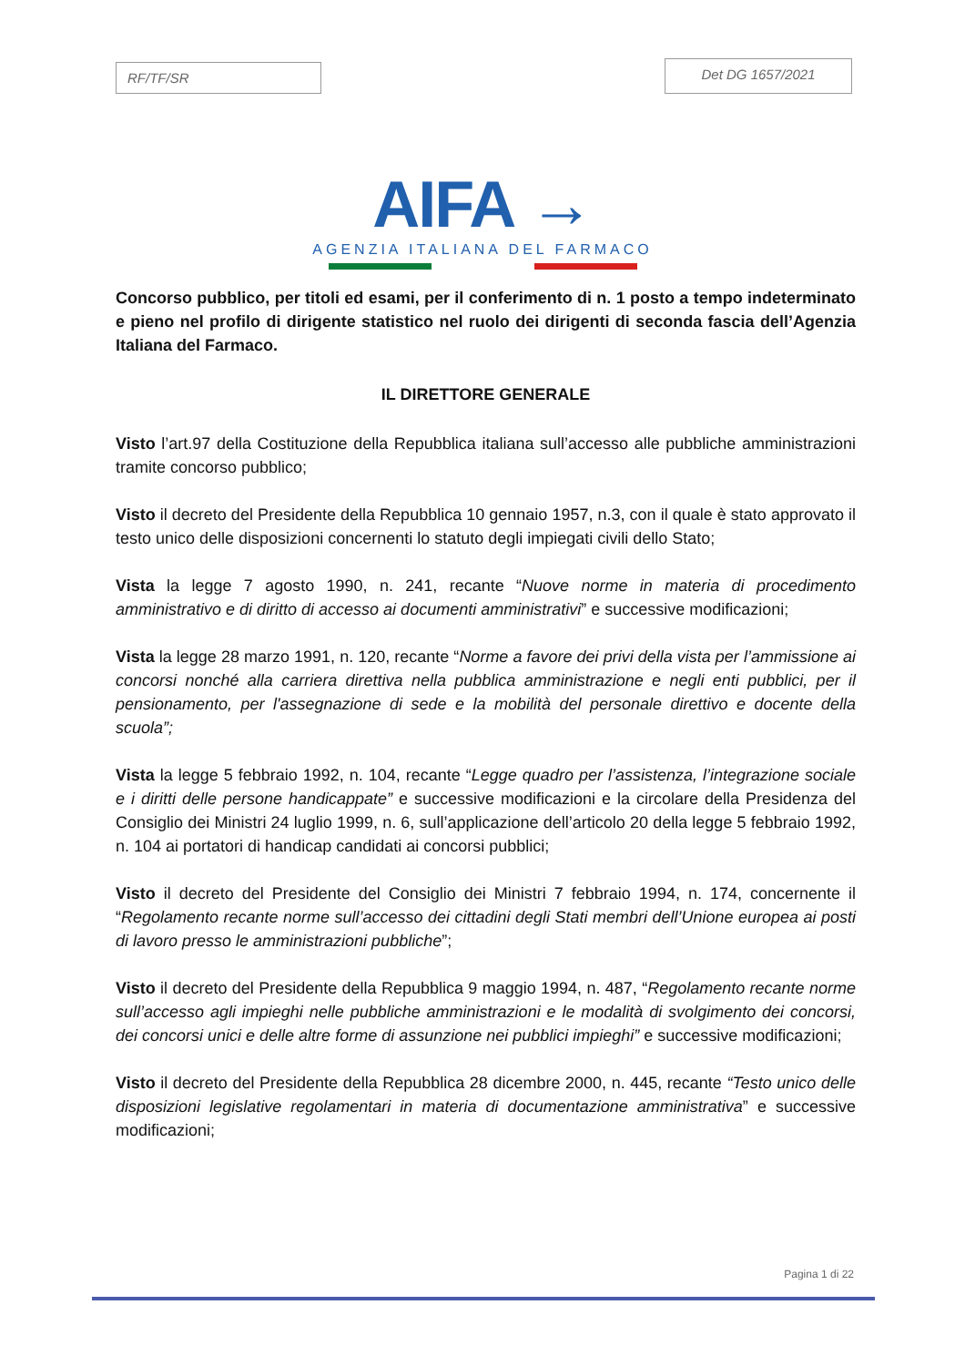RF/TF/SR
Det DG 1657/2021
AIFA →
AGENZIA ITALIANA DEL FARMACO
Concorso pubblico, per titoli ed esami, per il conferimento di n. 1 posto a tempo indeterminato e pieno nel profilo di dirigente statistico nel ruolo dei dirigenti di seconda fascia dell’Agenzia Italiana del Farmaco.
IL DIRETTORE GENERALE
Visto l’art.97 della Costituzione della Repubblica italiana sull’accesso alle pubbliche amministrazioni tramite concorso pubblico;
Visto il decreto del Presidente della Repubblica 10 gennaio 1957, n.3, con il quale è stato approvato il testo unico delle disposizioni concernenti lo statuto degli impiegati civili dello Stato;
Vista la legge 7 agosto 1990, n. 241, recante “Nuove norme in materia di procedimento amministrativo e di diritto di accesso ai documenti amministrativi” e successive modificazioni;
Vista la legge 28 marzo 1991, n. 120, recante “Norme a favore dei privi della vista per l’ammissione ai concorsi nonché alla carriera direttiva nella pubblica amministrazione e negli enti pubblici, per il pensionamento, per l'assegnazione di sede e la mobilità del personale direttivo e docente della scuola”;
Vista la legge 5 febbraio 1992, n. 104, recante “Legge quadro per l’assistenza, l’integrazione sociale e i diritti delle persone handicappate” e successive modificazioni e la circolare della Presidenza del Consiglio dei Ministri 24 luglio 1999, n. 6, sull’applicazione dell’articolo 20 della legge 5 febbraio 1992, n. 104 ai portatori di handicap candidati ai concorsi pubblici;
Visto il decreto del Presidente del Consiglio dei Ministri 7 febbraio 1994, n. 174, concernente il “Regolamento recante norme sull’accesso dei cittadini degli Stati membri dell’Unione europea ai posti di lavoro presso le amministrazioni pubbliche”;
Visto il decreto del Presidente della Repubblica 9 maggio 1994, n. 487, “Regolamento recante norme sull’accesso agli impieghi nelle pubbliche amministrazioni e le modalità di svolgimento dei concorsi, dei concorsi unici e delle altre forme di assunzione nei pubblici impieghi” e successive modificazioni;
Visto il decreto del Presidente della Repubblica 28 dicembre 2000, n. 445, recante “Testo unico delle disposizioni legislative regolamentari in materia di documentazione amministrativa” e successive modificazioni;
Pagina 1 di 22